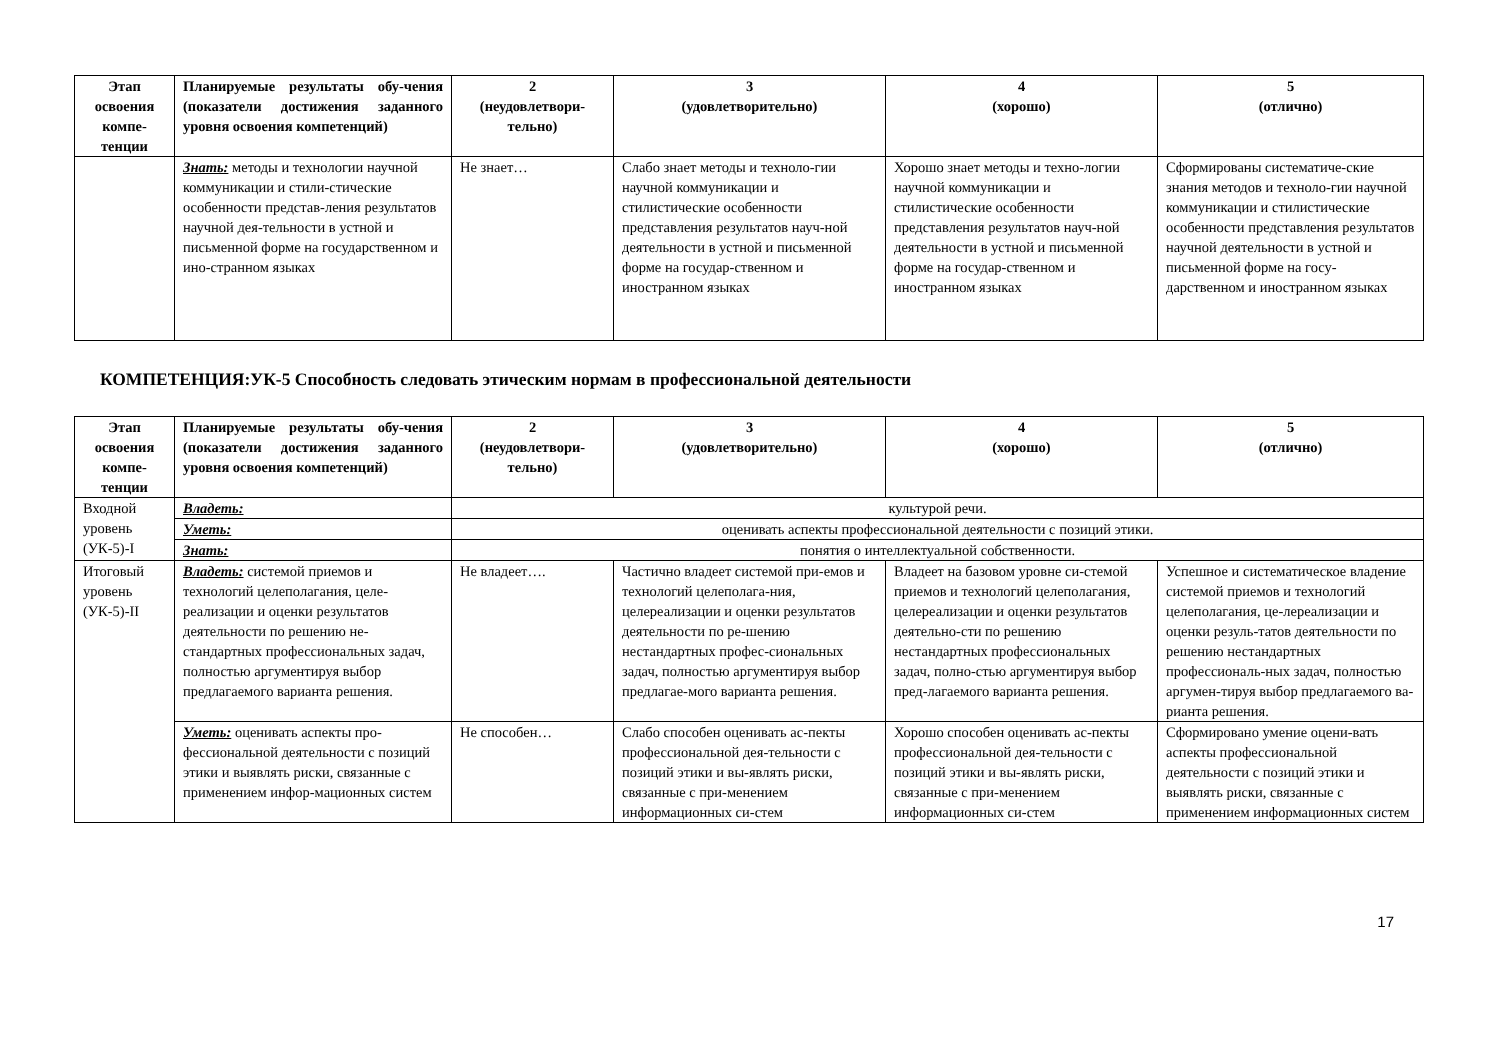| Этап освоения компе-тенции | Планируемые результаты обу-чения (показатели достижения заданного уровня освоения компетенций) | 2 (неудовлетвори-тельно) | 3 (удовлетворительно) | 4 (хорошо) | 5 (отлично) |
| --- | --- | --- | --- | --- | --- |
| | Знать: методы и технологии научной коммуникации и стили-стические особенности представ-ления результатов научной дея-тельности в устной и письменной форме на государственном и ино-странном языках | Не знает… | Слабо знает методы и техноло-гии научной коммуникации и стилистические особенности представления результатов науч-ной деятельности в устной и письменной форме на государ-ственном и иностранном языках | Хорошо знает методы и техно-логии научной коммуникации и стилистические особенности представления результатов науч-ной деятельности в устной и письменной форме на государ-ственном и иностранном языках | Сформированы систематиче-ские знания методов и техноло-гии научной коммуникации и стилистические особенности представления результатов научной деятельности в устной и письменной форме на госу-дарственном и иностранном языках |
КОМПЕТЕНЦИЯ:УК-5 Способность следовать этическим нормам в профессиональной деятельности
| Этап освоения компе-тенции | Планируемые результаты обу-чения (показатели достижения заданного уровня освоения компетенций) | 2 (неудовлетвори-тельно) | 3 (удовлетворительно) | 4 (хорошо) | 5 (отлично) |
| --- | --- | --- | --- | --- | --- |
| Входной уровень (УК-5)-I | Владеть: | культурой речи. | | | |
| | Уметь: | оценивать аспекты профессиональной деятельности с позиций этики. | | | |
| | Знать: | понятия о интеллектуальной собственности. | | | |
| Итоговый уровень (УК-5)-II | Владеть: системой приемов и технологий целеполагания, целе-реализации и оценки результатов деятельности по решению не-стандартных профессиональных задач, полностью аргументируя выбор предлагаемого варианта решения. | Не владеет…. | Частично владеет системой при-емов и технологий целеполага-ния, целереализации и оценки результатов деятельности по ре-шению нестандартных профес-сиональных задач, полностью аргументируя выбор предлагае-мого варианта решения. | Владеет на базовом уровне си-стемой приемов и технологий целеполагания, целереализации и оценки результатов деятельно-сти по решению нестандартных профессиональных задач, полно-стью аргументируя выбор пред-лагаемого варианта решения. | Успешное и систематическое владение системой приемов и технологий целеполагания, це-лереализации и оценки резуль-татов деятельности по решению нестандартных профессиональ-ных задач, полностью аргумен-тируя выбор предлагаемого ва-рианта решения. |
| | Уметь: оценивать аспекты про-фессиональной деятельности с позиций этики и выявлять риски, связанные с применением инфор-мационных систем | Не способен… | Слабо способен оценивать ас-пекты профессиональной дея-тельности с позиций этики и вы-являть риски, связанные с при-менением информационных си-стем | Хорошо способен оценивать ас-пекты профессиональной дея-тельности с позиций этики и вы-являть риски, связанные с при-менением информационных си-стем | Сформировано умение оцени-вать аспекты профессиональной деятельности с позиций этики и выявлять риски, связанные с применением информационных систем |
17